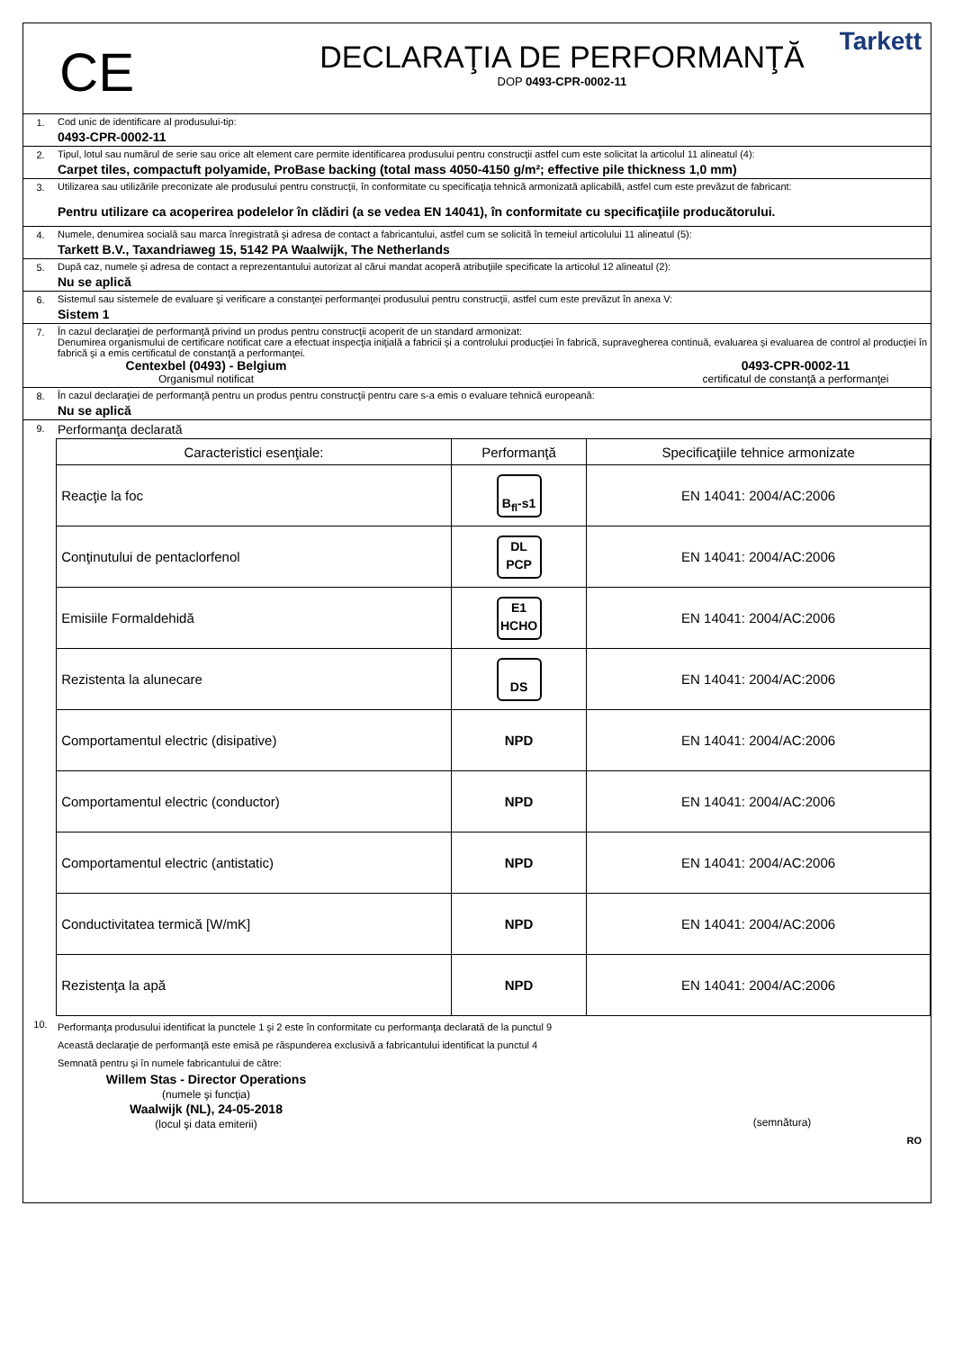CE
DECLARAŢIA DE PERFORMANŢĂ
DOP 0493-CPR-0002-11
Tarkett
1. Cod unic de identificare al produsului-tip:
0493-CPR-0002-11
2. Tipul, lotul sau numărul de serie sau orice alt element care permite identificarea produsului pentru construcţii astfel cum este solicitat la articolul 11 alineatul (4):
Carpet tiles, compactuft polyamide, ProBase backing (total mass 4050-4150 g/m²; effective pile thickness 1,0 mm)
3. Utilizarea sau utilizările preconizate ale produsului pentru construcţii, în conformitate cu specificaţia tehnică armonizată aplicabilă, astfel cum este prevăzut de fabricant:
Pentru utilizare ca acoperirea podelelor în clădiri (a se vedea EN 14041), în conformitate cu specificaţiile producătorului.
4. Numele, denumirea socială sau marca înregistrată şi adresa de contact a fabricantului, astfel cum se solicită în temeiul articolului 11 alineatul (5):
Tarkett B.V., Taxandriaweg 15, 5142 PA Waalwijk, The Netherlands
5. După caz, numele şi adresa de contact a reprezentantului autorizat al cărui mandat acoperă atribuţiile specificate la articolul 12 alineatul (2):
Nu se aplică
6. Sistemul sau sistemele de evaluare şi verificare a constanţei performanţei produsului pentru construcţii, astfel cum este prevăzut în anexa V:
Sistem 1
7. În cazul declaraţiei de performanţă privind un produs pentru construcţii acoperit de un standard armonizat:
Denumirea organismului de certificare notificat care a efectuat inspecţia iniţială a fabricii şi a controlului producţiei în fabrică, supravegherea continuă, evaluarea şi evaluarea de control al producţiei în fabrică şi a emis certificatul de constanţă a performanţei.
Centexbel (0493) - Belgium
Organismul notificat
0493-CPR-0002-11
certificatul de constanţă a performanţei
8. În cazul declaraţiei de performanţă pentru un produs pentru construcţii pentru care s-a emis o evaluare tehnică europeană:
Nu se aplică
9.
Performanţa declarată
| Caracteristici esenţiale: | Performanţă | Specificaţiile tehnice armonizate |
| --- | --- | --- |
| Reacţie la foc | B<sub>fl</sub>-s1 | EN 14041: 2004/AC:2006 |
| Conţinutului de pentaclorfenol | DL PCP | EN 14041: 2004/AC:2006 |
| Emisiile Formaldehidă | E1 HCHO | EN 14041: 2004/AC:2006 |
| Rezistenta la alunecare | DS | EN 14041: 2004/AC:2006 |
| Comportamentul electric (disipative) | NPD | EN 14041: 2004/AC:2006 |
| Comportamentul electric (conductor) | NPD | EN 14041: 2004/AC:2006 |
| Comportamentul electric (antistatic) | NPD | EN 14041: 2004/AC:2006 |
| Conductivitatea termică [W/mK] | NPD | EN 14041: 2004/AC:2006 |
| Rezistenţa la apă | NPD | EN 14041: 2004/AC:2006 |
10.
Performanţa produsului identificat la punctele 1 şi 2 este în conformitate cu performanţa declarată de la punctul 9
Această declaraţie de performanţă este emisă pe răspunderea exclusivă a fabricantului identificat la punctul 4
Semnată pentru şi în numele fabricantului de către:
Willem Stas - Director Operations
(numele şi funcţia)
Waalwijk (NL), 24-05-2018
(locul şi data emiterii)
(semnătura)
RO